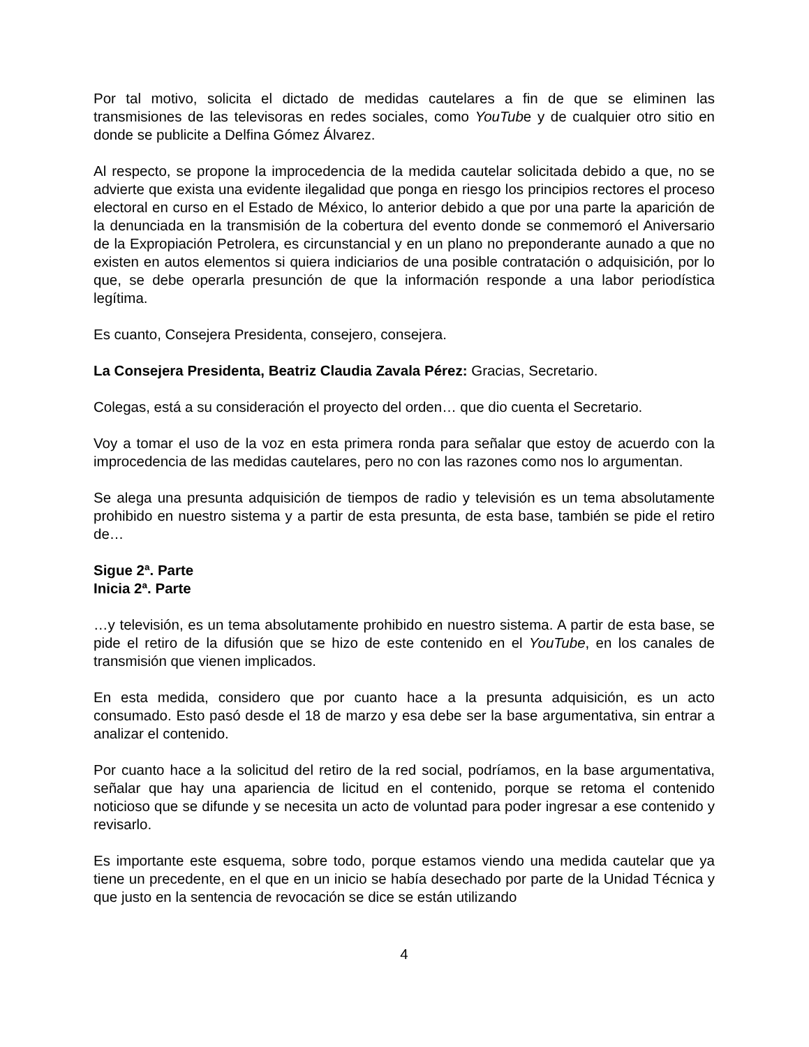Por tal motivo, solicita el dictado de medidas cautelares a fin de que se eliminen las transmisiones de las televisoras en redes sociales, como YouTube y de cualquier otro sitio en donde se publicite a Delfina Gómez Álvarez.
Al respecto, se propone la improcedencia de la medida cautelar solicitada debido a que, no se advierte que exista una evidente ilegalidad que ponga en riesgo los principios rectores el proceso electoral en curso en el Estado de México, lo anterior debido a que por una parte la aparición de la denunciada en la transmisión de la cobertura del evento donde se conmemoró el Aniversario de la Expropiación Petrolera, es circunstancial y en un plano no preponderante aunado a que no existen en autos elementos si quiera indiciarios de una posible contratación o adquisición, por lo que, se debe operarla presunción de que la información responde a una labor periodística legítima.
Es cuanto, Consejera Presidenta, consejero, consejera.
La Consejera Presidenta, Beatriz Claudia Zavala Pérez: Gracias, Secretario.
Colegas, está a su consideración el proyecto del orden… que dio cuenta el Secretario.
Voy a tomar el uso de la voz en esta primera ronda para señalar que estoy de acuerdo con la improcedencia de las medidas cautelares, pero no con las razones como nos lo argumentan.
Se alega una presunta adquisición de tiempos de radio y televisión es un tema absolutamente prohibido en nuestro sistema y a partir de esta presunta, de esta base, también se pide el retiro de…
Sigue 2ª. Parte
Inicia 2ª. Parte
…y televisión, es un tema absolutamente prohibido en nuestro sistema. A partir de esta base, se pide el retiro de la difusión que se hizo de este contenido en el YouTube, en los canales de transmisión que vienen implicados.
En esta medida, considero que por cuanto hace a la presunta adquisición, es un acto consumado. Esto pasó desde el 18 de marzo y esa debe ser la base argumentativa, sin entrar a analizar el contenido.
Por cuanto hace a la solicitud del retiro de la red social, podríamos, en la base argumentativa, señalar que hay una apariencia de licitud en el contenido, porque se retoma el contenido noticioso que se difunde y se necesita un acto de voluntad para poder ingresar a ese contenido y revisarlo.
Es importante este esquema, sobre todo, porque estamos viendo una medida cautelar que ya tiene un precedente, en el que en un inicio se había desechado por parte de la Unidad Técnica y que justo en la sentencia de revocación se dice se están utilizando
4